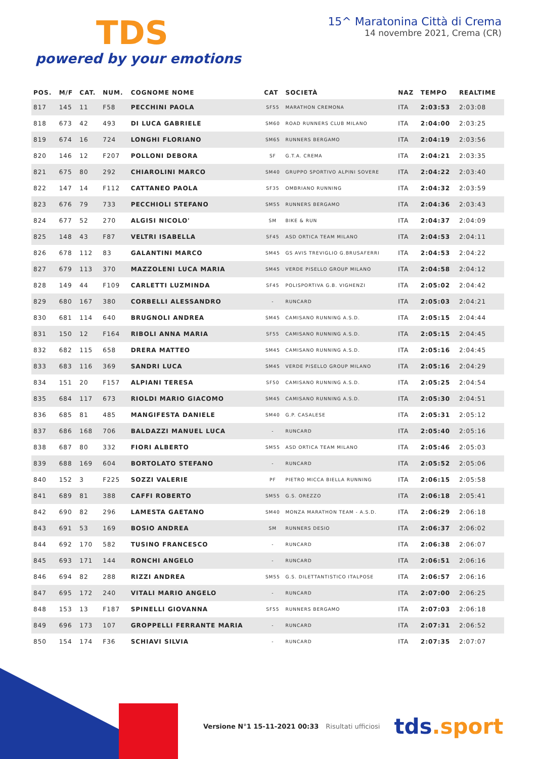TDS
powered by your emotions
15^ Maratonina Città di Crema
14 novembre 2021, Crema (CR)
| POS. | M/F | CAT. | NUM. | COGNOME NOME | CAT | SOCIETÀ | NAZ | TEMPO | REALTIME |
| --- | --- | --- | --- | --- | --- | --- | --- | --- | --- |
| 817 | 145 | 11 | F58 | PECCHINI PAOLA | SF55 | MARATHON CREMONA | ITA | 2:03:53 | 2:03:08 |
| 818 | 673 | 42 | 493 | DI LUCA GABRIELE | SM60 | ROAD RUNNERS CLUB MILANO | ITA | 2:04:00 | 2:03:25 |
| 819 | 674 | 16 | 724 | LONGHI FLORIANO | SM65 | RUNNERS BERGAMO | ITA | 2:04:19 | 2:03:56 |
| 820 | 146 | 12 | F207 | POLLONI DEBORA | SF | G.T.A. CREMA | ITA | 2:04:21 | 2:03:35 |
| 821 | 675 | 80 | 292 | CHIAROLINI MARCO | SM40 | GRUPPO SPORTIVO ALPINI SOVERE | ITA | 2:04:22 | 2:03:40 |
| 822 | 147 | 14 | F112 | CATTANEO PAOLA | SF35 | OMBRIANO RUNNING | ITA | 2:04:32 | 2:03:59 |
| 823 | 676 | 79 | 733 | PECCHIOLI STEFANO | SM55 | RUNNERS BERGAMO | ITA | 2:04:36 | 2:03:43 |
| 824 | 677 | 52 | 270 | ALGISI NICOLO' | SM | BIKE & RUN | ITA | 2:04:37 | 2:04:09 |
| 825 | 148 | 43 | F87 | VELTRI ISABELLA | SF45 | ASD ORTICA TEAM MILANO | ITA | 2:04:53 | 2:04:11 |
| 826 | 678 | 112 | 83 | GALANTINI MARCO | SM45 | GS AVIS TREVIGLIO G.BRUSAFERRI | ITA | 2:04:53 | 2:04:22 |
| 827 | 679 | 113 | 370 | MAZZOLENI LUCA MARIA | SM45 | VERDE PISELLO GROUP MILANO | ITA | 2:04:58 | 2:04:12 |
| 828 | 149 | 44 | F109 | CARLETTI LUZMINDA | SF45 | POLISPORTIVA G.B. VIGHENZI | ITA | 2:05:02 | 2:04:42 |
| 829 | 680 | 167 | 380 | CORBELLI ALESSANDRO | - | RUNCARD | ITA | 2:05:03 | 2:04:21 |
| 830 | 681 | 114 | 640 | BRUGNOLI ANDREA | SM45 | CAMISANO RUNNING A.S.D. | ITA | 2:05:15 | 2:04:44 |
| 831 | 150 | 12 | F164 | RIBOLI ANNA MARIA | SF55 | CAMISANO RUNNING A.S.D. | ITA | 2:05:15 | 2:04:45 |
| 832 | 682 | 115 | 658 | DRERA MATTEO | SM45 | CAMISANO RUNNING A.S.D. | ITA | 2:05:16 | 2:04:45 |
| 833 | 683 | 116 | 369 | SANDRI LUCA | SM45 | VERDE PISELLO GROUP MILANO | ITA | 2:05:16 | 2:04:29 |
| 834 | 151 | 20 | F157 | ALPIANI TERESA | SF50 | CAMISANO RUNNING A.S.D. | ITA | 2:05:25 | 2:04:54 |
| 835 | 684 | 117 | 673 | RIOLDI MARIO GIACOMO | SM45 | CAMISANO RUNNING A.S.D. | ITA | 2:05:30 | 2:04:51 |
| 836 | 685 | 81 | 485 | MANGIFESTA DANIELE | SM40 | G.P. CASALESE | ITA | 2:05:31 | 2:05:12 |
| 837 | 686 | 168 | 706 | BALDAZZI MANUEL LUCA | - | RUNCARD | ITA | 2:05:40 | 2:05:16 |
| 838 | 687 | 80 | 332 | FIORI ALBERTO | SM55 | ASD ORTICA TEAM MILANO | ITA | 2:05:46 | 2:05:03 |
| 839 | 688 | 169 | 604 | BORTOLATO STEFANO | - | RUNCARD | ITA | 2:05:52 | 2:05:06 |
| 840 | 152 | 3 | F225 | SOZZI VALERIE | PF | PIETRO MICCA BIELLA RUNNING | ITA | 2:06:15 | 2:05:58 |
| 841 | 689 | 81 | 388 | CAFFI ROBERTO | SM55 | G.S. OREZZO | ITA | 2:06:18 | 2:05:41 |
| 842 | 690 | 82 | 296 | LAMESTA GAETANO | SM40 | MONZA MARATHON TEAM - A.S.D. | ITA | 2:06:29 | 2:06:18 |
| 843 | 691 | 53 | 169 | BOSIO ANDREA | SM | RUNNERS DESIO | ITA | 2:06:37 | 2:06:02 |
| 844 | 692 | 170 | 582 | TUSINO FRANCESCO | - | RUNCARD | ITA | 2:06:38 | 2:06:07 |
| 845 | 693 | 171 | 144 | RONCHI ANGELO | - | RUNCARD | ITA | 2:06:51 | 2:06:16 |
| 846 | 694 | 82 | 288 | RIZZI ANDREA | SM55 | G.S. DILETTANTISTICO ITALPOSE | ITA | 2:06:57 | 2:06:16 |
| 847 | 695 | 172 | 240 | VITALI MARIO ANGELO | - | RUNCARD | ITA | 2:07:00 | 2:06:25 |
| 848 | 153 | 13 | F187 | SPINELLI GIOVANNA | SF55 | RUNNERS BERGAMO | ITA | 2:07:03 | 2:06:18 |
| 849 | 696 | 173 | 107 | GROPPELLI FERRANTE MARIA | - | RUNCARD | ITA | 2:07:31 | 2:06:52 |
| 850 | 154 | 174 | F36 | SCHIAVI SILVIA | - | RUNCARD | ITA | 2:07:35 | 2:07:07 |
Versione N°1 15-11-2021 00:33 Risultati ufficiosi tds.sport